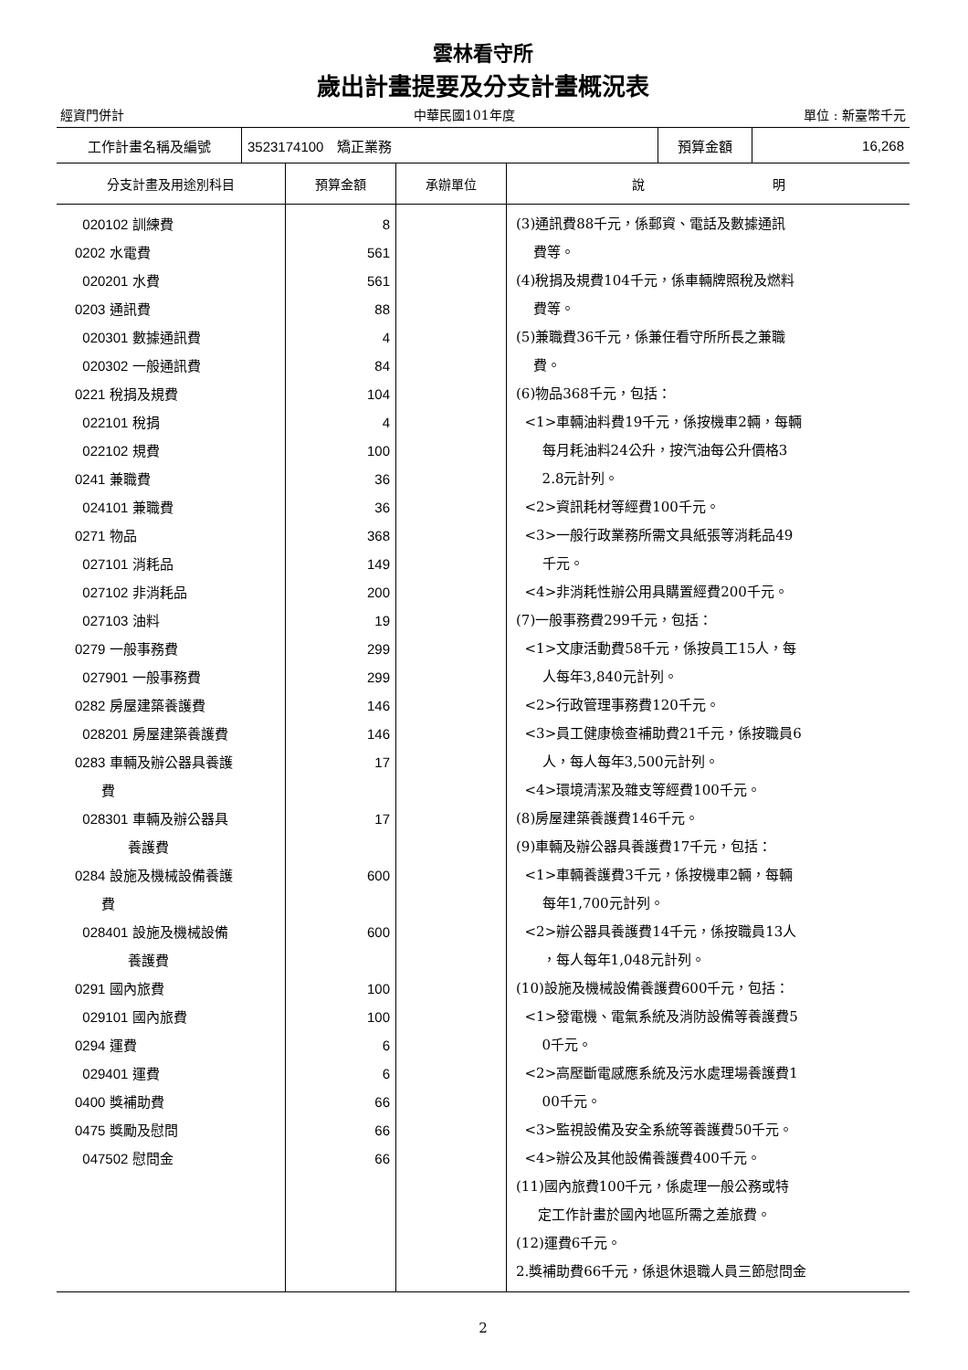雲林看守所
歲出計畫提要及分支計畫概況表
經資門併計 中華民國101年度 單位 : 新臺幣千元
| 工作計畫名稱及編號 | 3523174100 矯正業務 | 預算金額 | 16,268 |
| 分支計畫及用途別科目 | 預算金額 | 承辦單位 | 說 明 |
| --- | --- | --- | --- |
| 020102 訓練費 0202 水電費 020201 水費 0203 通訊費 020301 數據通訊費 020302 一般通訊費 0221 稅捐及規費 022101 稅捐 022102 規費 0241 兼職費 024101 兼職費 0271 物品 027101 消耗品 027102 非消耗品 027103 油料 0279 一般事務費 027901 一般事務費 0282 房屋建築養護費 028201 房屋建築養護費 0283 車輛及辦公器具養護 費 028301 車輛及辦公器具 養護費 0284 設施及機械設備養護 費 028401 設施及機械設備 養護費 0291 國內旅費 029101 國內旅費 0294 運費 029401 運費 0400 獎補助費 0475 獎勵及慰問 047502 慰問金 | 8 561 561 88 4 84 104 4 100 36 36 368 149 200 19 299 299 146 146 17 17 600 600 100 100 6 6 66 66 66 | | (3)通訊費88千元，係郵資、電話及數據通訊 費等。 (4)稅捐及規費104千元，係車輛牌照稅及燃料 費等。 (5)兼職費36千元，係兼任看守所所長之兼職 費。 (6)物品368千元，包括： <1>車輛油料費19千元，係按機車2輛，每輛 每月耗油料24公升，按汽油每公升價格3 2.8元計列。 <2>資訊耗材等經費100千元。 <3>一般行政業務所需文具紙張等消耗品49 千元。 <4>非消耗性辦公用具購置經費200千元。 (7)一般事務費299千元，包括： <1>文康活動費58千元，係按員工15人，每 人每年3,840元計列。 <2>行政管理事務費120千元。 <3>員工健康檢查補助費21千元，係按職員6 人，每人每年3,500元計列。 <4>環境清潔及雜支等經費100千元。 (8)房屋建築養護費146千元。 (9)車輛及辦公器具養護費17千元，包括： <1>車輛養護費3千元，係按機車2輛，每輛 每年1,700元計列。 <2>辦公器具養護費14千元，係按職員13人 ，每人每年1,048元計列。 (10)設施及機械設備養護費600千元，包括： <1>發電機、電氣系統及消防設備等養護費5 0千元。 <2>高壓斷電感應系統及污水處理場養護費1 00千元。 <3>監視設備及安全系統等養護費50千元。 <4>辦公及其他設備養護費400千元。 (11)國內旅費100千元，係處理一般公務或特 定工作計畫於國內地區所需之差旅費。 (12)運費6千元。 2.獎補助費66千元，係退休退職人員三節慰問金 |
2